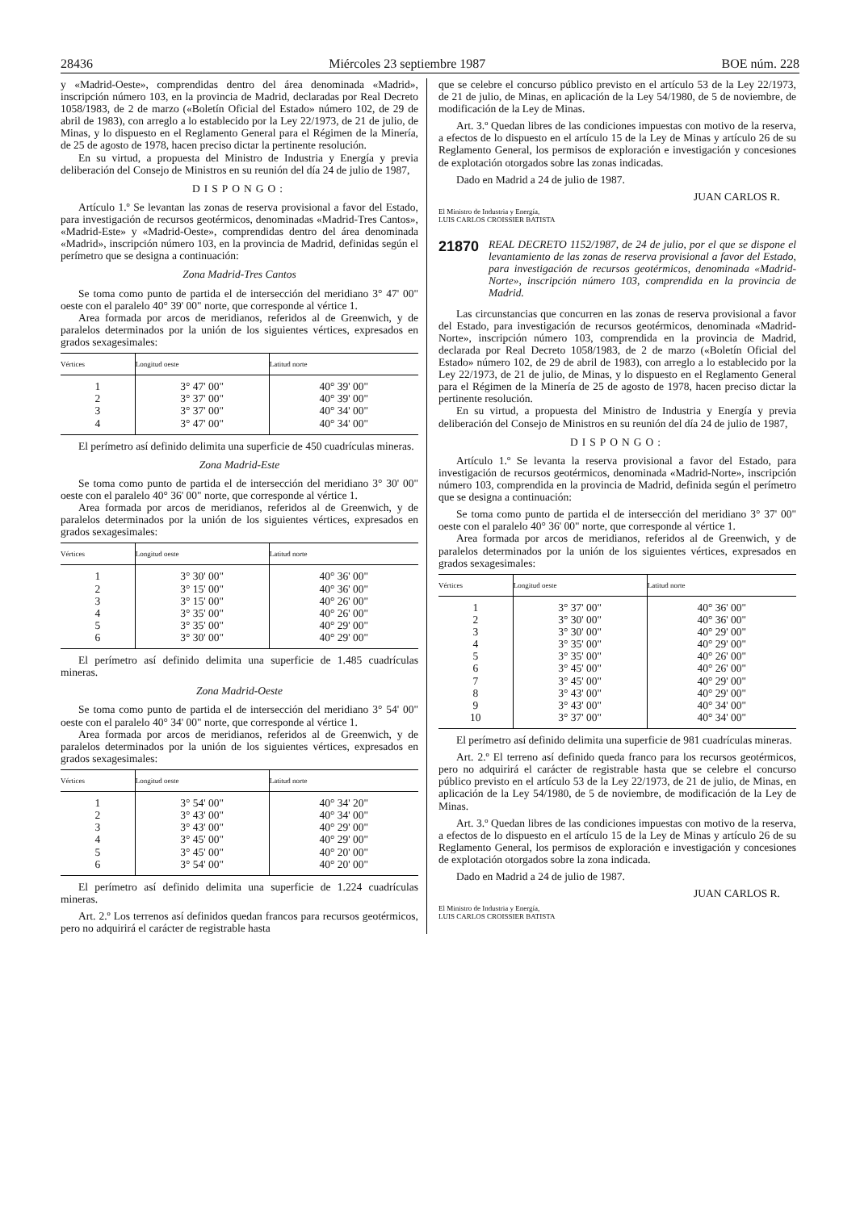28436 Miércoles 23 septiembre 1987 BOE núm. 228
y «Madrid-Oeste», comprendidas dentro del área denominada «Madrid», inscripción número 103, en la provincia de Madrid, declaradas por Real Decreto 1058/1983, de 2 de marzo («Boletín Oficial del Estado» número 102, de 29 de abril de 1983), con arreglo a lo establecido por la Ley 22/1973, de 21 de julio, de Minas, y lo dispuesto en el Reglamento General para el Régimen de la Minería, de 25 de agosto de 1978, hacen preciso dictar la pertinente resolución.
En su virtud, a propuesta del Ministro de Industria y Energía y previa deliberación del Consejo de Ministros en su reunión del día 24 de julio de 1987,
DISPONGO:
Artículo 1.º Se levantan las zonas de reserva provisional a favor del Estado, para investigación de recursos geotérmicos, denominadas «Madrid-Tres Cantos», «Madrid-Este» y «Madrid-Oeste», comprendidas dentro del área denominada «Madrid», inscripción número 103, en la provincia de Madrid, definidas según el perímetro que se designa a continuación:
Zona Madrid-Tres Cantos
Se toma como punto de partida el de intersección del meridiano 3° 47' 00" oeste con el paralelo 40° 39' 00" norte, que corresponde al vértice 1.
Area formada por arcos de meridianos, referidos al de Greenwich, y de paralelos determinados por la unión de los siguientes vértices, expresados en grados sexagesimales:
| Vértices | Longitud oeste | Latitud norte |
| --- | --- | --- |
| 1 | 3° 47' 00" | 40° 39' 00" |
| 2 | 3° 37' 00" | 40° 39' 00" |
| 3 | 3° 37' 00" | 40° 34' 00" |
| 4 | 3° 47' 00" | 40° 34' 00" |
El perímetro así definido delimita una superficie de 450 cuadrículas mineras.
Zona Madrid-Este
Se toma como punto de partida el de intersección del meridiano 3° 30' 00" oeste con el paralelo 40° 36' 00" norte, que corresponde al vértice 1.
Area formada por arcos de meridianos, referidos al de Greenwich, y de paralelos determinados por la unión de los siguientes vértices, expresados en grados sexagesimales:
| Vértices | Longitud oeste | Latitud norte |
| --- | --- | --- |
| 1 | 3° 30' 00" | 40° 36' 00" |
| 2 | 3° 15' 00" | 40° 36' 00" |
| 3 | 3° 15' 00" | 40° 26' 00" |
| 4 | 3° 35' 00" | 40° 26' 00" |
| 5 | 3° 35' 00" | 40° 29' 00" |
| 6 | 3° 30' 00" | 40° 29' 00" |
El perímetro así definido delimita una superficie de 1.485 cuadrículas mineras.
Zona Madrid-Oeste
Se toma como punto de partida el de intersección del meridiano 3° 54' 00" oeste con el paralelo 40° 34' 00" norte, que corresponde al vértice 1.
Area formada por arcos de meridianos, referidos al de Greenwich, y de paralelos determinados por la unión de los siguientes vértices, expresados en grados sexagesimales:
| Vértices | Longitud oeste | Latitud norte |
| --- | --- | --- |
| 1 | 3° 54' 00" | 40° 34' 20" |
| 2 | 3° 43' 00" | 40° 34' 00" |
| 3 | 3° 43' 00" | 40° 29' 00" |
| 4 | 3° 45' 00" | 40° 29' 00" |
| 5 | 3° 45' 00" | 40° 20' 00" |
| 6 | 3° 54' 00" | 40° 20' 00" |
El perímetro así definido delimita una superficie de 1.224 cuadrículas mineras.
Art. 2.º Los terrenos así definidos quedan francos para recursos geotérmicos, pero no adquirirá el carácter de registrable hasta
que se celebre el concurso público previsto en el artículo 53 de la Ley 22/1973, de 21 de julio, de Minas, en aplicación de la Ley 54/1980, de 5 de noviembre, de modificación de la Ley de Minas.
Art. 3.º Quedan libres de las condiciones impuestas con motivo de la reserva, a efectos de lo dispuesto en el artículo 15 de la Ley de Minas y artículo 26 de su Reglamento General, los permisos de exploración e investigación y concesiones de explotación otorgados sobre las zonas indicadas.
Dado en Madrid a 24 de julio de 1987.
JUAN CARLOS R.
El Ministro de Industria y Energía,
LUIS CARLOS CROISSIER BATISTA
21870 REAL DECRETO 1152/1987, de 24 de julio, por el que se dispone el levantamiento de las zonas de reserva provisional a favor del Estado, para investigación de recursos geotérmicos, denominada «Madrid-Norte», inscripción número 103, comprendida en la provincia de Madrid.
Las circunstancias que concurren en las zonas de reserva provisional a favor del Estado, para investigación de recursos geotérmicos, denominada «Madrid-Norte», inscripción número 103, comprendida en la provincia de Madrid, declarada por Real Decreto 1058/1983, de 2 de marzo («Boletín Oficial del Estado» número 102, de 29 de abril de 1983), con arreglo a lo establecido por la Ley 22/1973, de 21 de julio, de Minas, y lo dispuesto en el Reglamento General para el Régimen de la Minería de 25 de agosto de 1978, hacen preciso dictar la pertinente resolución.
En su virtud, a propuesta del Ministro de Industria y Energía y previa deliberación del Consejo de Ministros en su reunión del día 24 de julio de 1987,
DISPONGO:
Artículo 1.º Se levanta la reserva provisional a favor del Estado, para investigación de recursos geotérmicos, denominada «Madrid-Norte», inscripción número 103, comprendida en la provincia de Madrid, definida según el perímetro que se designa a continuación:
Se toma como punto de partida el de intersección del meridiano 3° 37' 00" oeste con el paralelo 40° 36' 00" norte, que corresponde al vértice 1.
Area formada por arcos de meridianos, referidos al de Greenwich, y de paralelos determinados por la unión de los siguientes vértices, expresados en grados sexagesimales:
| Vértices | Longitud oeste | Latitud norte |
| --- | --- | --- |
| 1 | 3° 37' 00" | 40° 36' 00" |
| 2 | 3° 30' 00" | 40° 36' 00" |
| 3 | 3° 30' 00" | 40° 29' 00" |
| 4 | 3° 35' 00" | 40° 29' 00" |
| 5 | 3° 35' 00" | 40° 26' 00" |
| 6 | 3° 45' 00" | 40° 26' 00" |
| 7 | 3° 45' 00" | 40° 29' 00" |
| 8 | 3° 43' 00" | 40° 29' 00" |
| 9 | 3° 43' 00" | 40° 34' 00" |
| 10 | 3° 37' 00" | 40° 34' 00" |
El perímetro así definido delimita una superficie de 981 cuadrículas mineras.
Art. 2.º El terreno así definido queda franco para los recursos geotérmicos, pero no adquirirá el carácter de registrable hasta que se celebre el concurso público previsto en el artículo 53 de la Ley 22/1973, de 21 de julio, de Minas, en aplicación de la Ley 54/1980, de 5 de noviembre, de modificación de la Ley de Minas.
Art. 3.º Quedan libres de las condiciones impuestas con motivo de la reserva, a efectos de lo dispuesto en el artículo 15 de la Ley de Minas y artículo 26 de su Reglamento General, los permisos de exploración e investigación y concesiones de explotación otorgados sobre la zona indicada.
Dado en Madrid a 24 de julio de 1987.
JUAN CARLOS R.
El Ministro de Industria y Energía,
LUIS CARLOS CROISSIER BATISTA